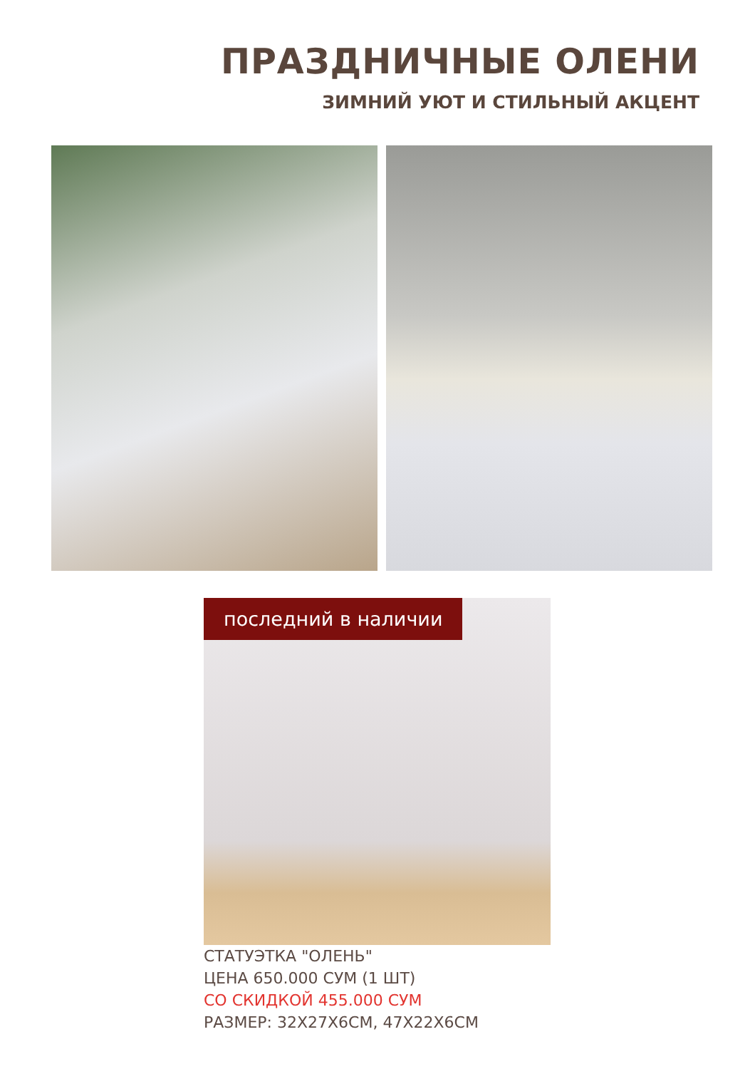ПРАЗДНИЧНЫЕ ОЛЕНИ
ЗИМНИЙ УЮТ И СТИЛЬНЫЙ АКЦЕНТ
последний в наличии
СТАТУЭТКА "ОЛЕНЬ"
ЦЕНА 650.000 СУМ (1 ШТ)
СО СКИДКОЙ 455.000 СУМ
РАЗМЕР: 32X27X6CM, 47X22X6CM